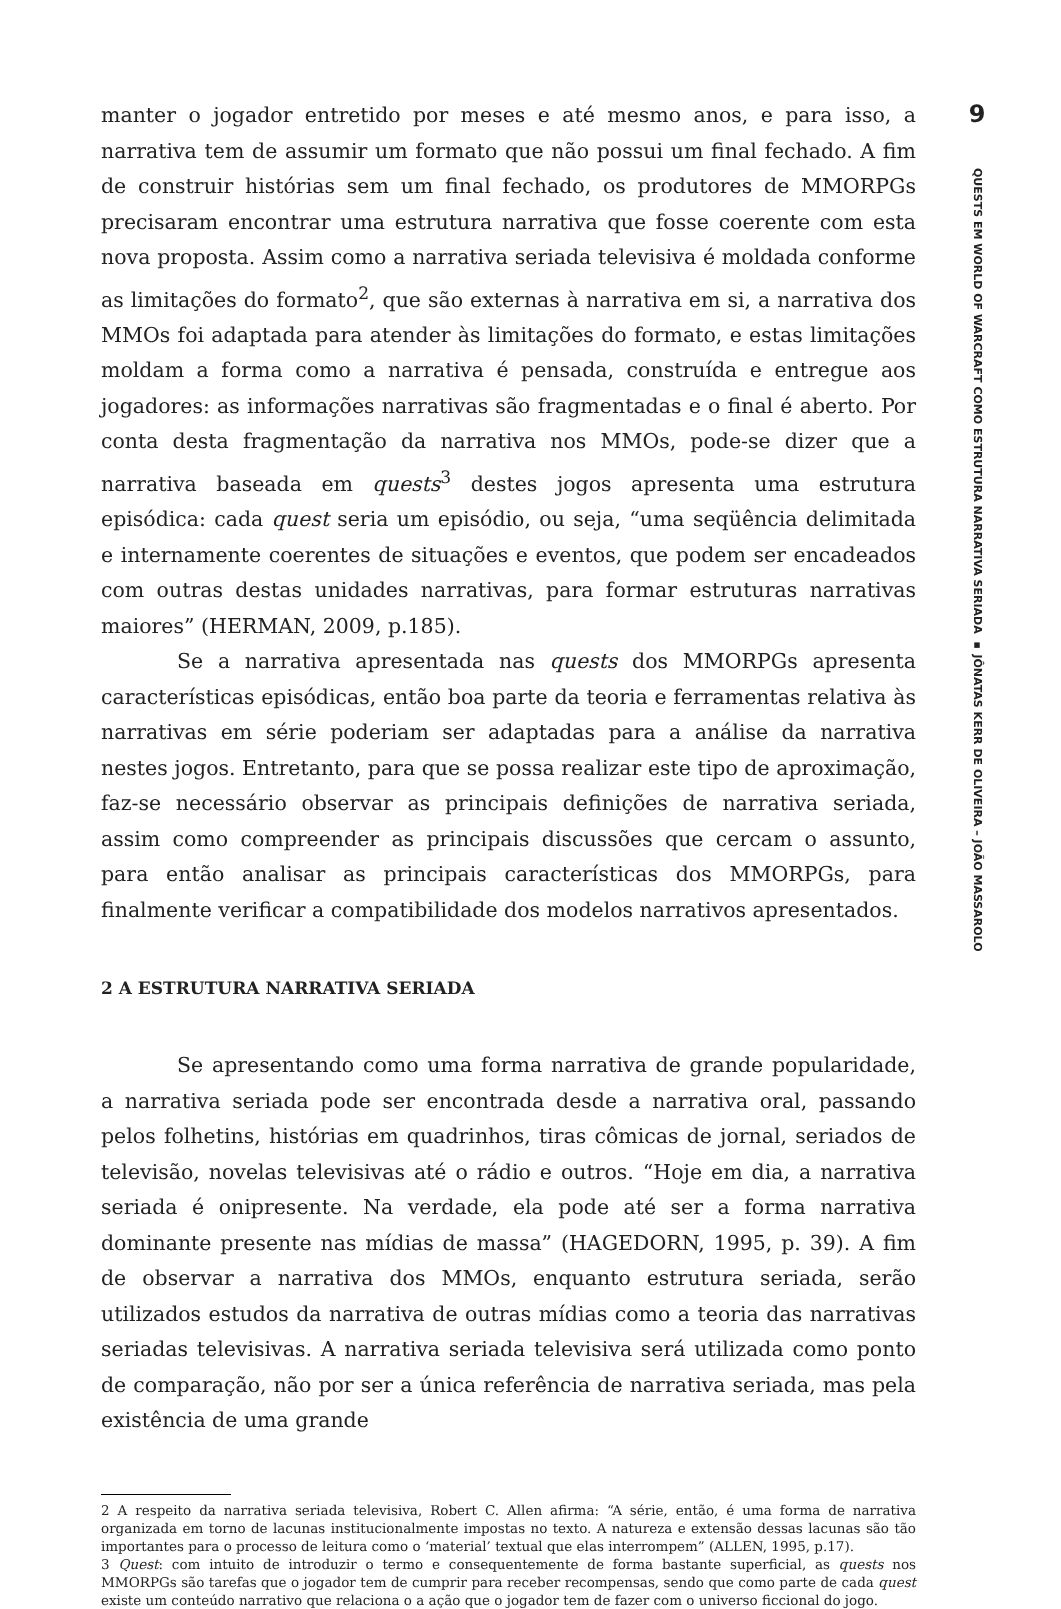manter o jogador entretido por meses e até mesmo anos, e para isso, a narrativa tem de assumir um formato que não possui um final fechado. A fim de construir histórias sem um final fechado, os produtores de MMORPGs precisaram encontrar uma estrutura narrativa que fosse coerente com esta nova proposta. Assim como a narrativa seriada televisiva é moldada conforme as limitações do formato<sup>2</sup>, que são externas à narrativa em si, a narrativa dos MMOs foi adaptada para atender às limitações do formato, e estas limitações moldam a forma como a narrativa é pensada, construída e entregue aos jogadores: as informações narrativas são fragmentadas e o final é aberto. Por conta desta fragmentação da narrativa nos MMOs, pode-se dizer que a narrativa baseada em quests<sup>3</sup> destes jogos apresenta uma estrutura episódica: cada quest seria um episódio, ou seja, “uma seqüência delimitada e internamente coerentes de situações e eventos, que podem ser encadeados com outras destas unidades narrativas, para formar estruturas narrativas maiores” (HERMAN, 2009, p.185).
Se a narrativa apresentada nas quests dos MMORPGs apresenta características episódicas, então boa parte da teoria e ferramentas relativa às narrativas em série poderiam ser adaptadas para a análise da narrativa nestes jogos. Entretanto, para que se possa realizar este tipo de aproximação, faz-se necessário observar as principais definições de narrativa seriada, assim como compreender as principais discussões que cercam o assunto, para então analisar as principais características dos MMORPGs, para finalmente verificar a compatibilidade dos modelos narrativos apresentados.
2 A ESTRUTURA NARRATIVA SERIADA
Se apresentando como uma forma narrativa de grande popularidade, a narrativa seriada pode ser encontrada desde a narrativa oral, passando pelos folhetins, histórias em quadrinhos, tiras cômicas de jornal, seriados de televisão, novelas televisivas até o rádio e outros. “Hoje em dia, a narrativa seriada é onipresente. Na verdade, ela pode até ser a forma narrativa dominante presente nas mídias de massa” (HAGEDORN, 1995, p. 39). A fim de observar a narrativa dos MMOs, enquanto estrutura seriada, serão utilizados estudos da narrativa de outras mídias como a teoria das narrativas seriadas televisivas. A narrativa seriada televisiva será utilizada como ponto de comparação, não por ser a única referência de narrativa seriada, mas pela existência de uma grande
2 A respeito da narrativa seriada televisiva, Robert C. Allen afirma: “A série, então, é uma forma de narrativa organizada em torno de lacunas institucionalmente impostas no texto. A natureza e extensão dessas lacunas são tão importantes para o processo de leitura como o ‘material’ textual que elas interrompem” (ALLEN, 1995, p.17).
3 Quest: com intuito de introduzir o termo e consequentemente de forma bastante superficial, as quests nos MMORPGs são tarefas que o jogador tem de cumprir para receber recompensas, sendo que como parte de cada quest existe um conteúdo narrativo que relaciona o a ação que o jogador tem de fazer com o universo ficcional do jogo.
9
QUESTS EM WORLD OF WARCRAFT COMO ESTRUTURA NARRATIVA SERIADA ▪ JÔNATAS KERR DE OLIVEIRA – JOÃO MASSAROLO